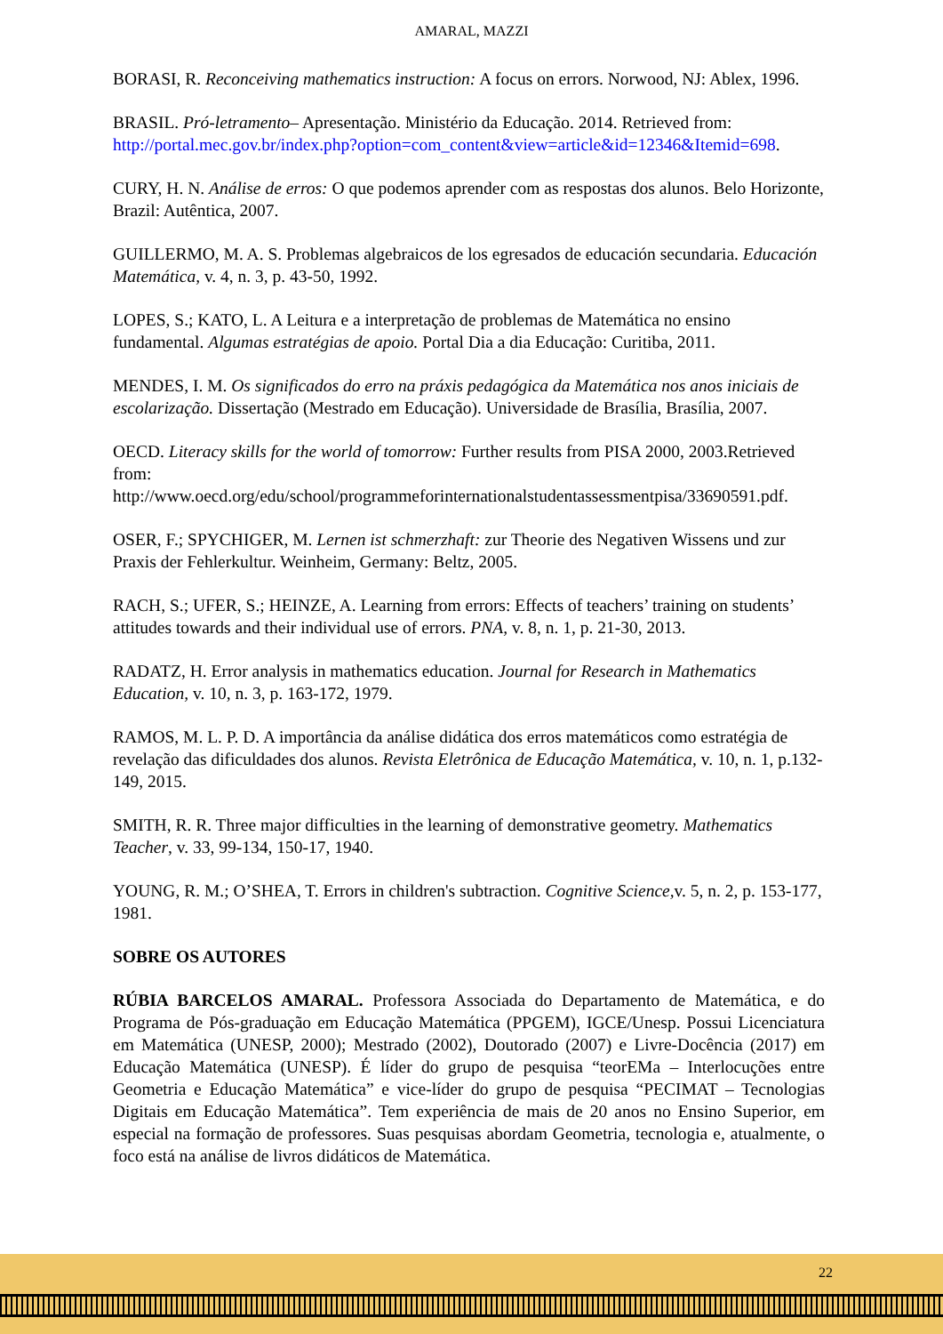AMARAL, MAZZI
BORASI, R. Reconceiving mathematics instruction: A focus on errors. Norwood, NJ: Ablex, 1996.
BRASIL. Pró-letramento– Apresentação. Ministério da Educação. 2014. Retrieved from: http://portal.mec.gov.br/index.php?option=com_content&view=article&id=12346&Itemid=698.
CURY, H. N. Análise de erros: O que podemos aprender com as respostas dos alunos. Belo Horizonte, Brazil: Autêntica, 2007.
GUILLERMO, M. A. S. Problemas algebraicos de los egresados de educación secundaria. Educación Matemática, v. 4, n. 3, p. 43-50, 1992.
LOPES, S.; KATO, L. A Leitura e a interpretação de problemas de Matemática no ensino fundamental. Algumas estratégias de apoio. Portal Dia a dia Educação: Curitiba, 2011.
MENDES, I. M. Os significados do erro na práxis pedagógica da Matemática nos anos iniciais de escolarização. Dissertação (Mestrado em Educação). Universidade de Brasília, Brasília, 2007.
OECD. Literacy skills for the world of tomorrow: Further results from PISA 2000, 2003.Retrieved from: http://www.oecd.org/edu/school/programmeforinternationalstudentassessmentpisa/33690591.pdf.
OSER, F.; SPYCHIGER, M. Lernen ist schmerzhaft: zur Theorie des Negativen Wissens und zur Praxis der Fehlerkultur. Weinheim, Germany: Beltz, 2005.
RACH, S.; UFER, S.; HEINZE, A. Learning from errors: Effects of teachers’ training on students’ attitudes towards and their individual use of errors. PNA, v. 8, n. 1, p. 21-30, 2013.
RADATZ, H. Error analysis in mathematics education. Journal for Research in Mathematics Education, v. 10, n. 3, p. 163-172, 1979.
RAMOS, M. L. P. D. A importância da análise didática dos erros matemáticos como estratégia de revelação das dificuldades dos alunos. Revista Eletrônica de Educação Matemática, v. 10, n. 1, p.132-149, 2015.
SMITH, R. R. Three major difficulties in the learning of demonstrative geometry. Mathematics Teacher, v. 33, 99-134, 150-17, 1940.
YOUNG, R. M.; O’SHEA, T. Errors in children's subtraction. Cognitive Science, v. 5, n. 2, p. 153-177, 1981.
SOBRE OS AUTORES
RÚBIA BARCELOS AMARAL. Professora Associada do Departamento de Matemática, e do Programa de Pós-graduação em Educação Matemática (PPGEM), IGCE/Unesp. Possui Licenciatura em Matemática (UNESP, 2000); Mestrado (2002), Doutorado (2007) e Livre-Docência (2017) em Educação Matemática (UNESP). É líder do grupo de pesquisa “teorEMa – Interlocuções entre Geometria e Educação Matemática” e vice-líder do grupo de pesquisa “PECIMAT – Tecnologias Digitais em Educação Matemática”. Tem experiência de mais de 20 anos no Ensino Superior, em especial na formação de professores. Suas pesquisas abordam Geometria, tecnologia e, atualmente, o foco está na análise de livros didáticos de Matemática.
22